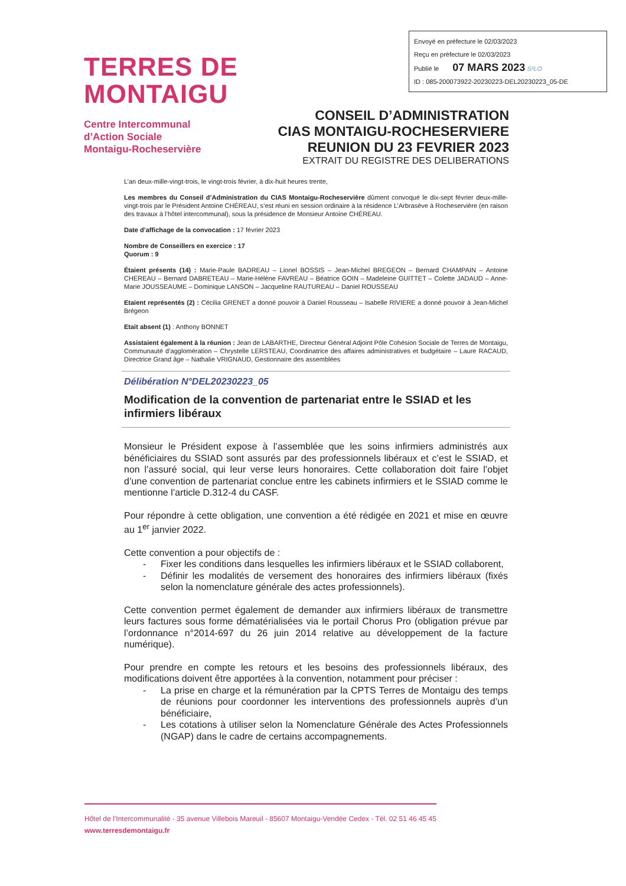Envoyé en préfecture le 02/03/2023
Reçu en préfecture le 02/03/2023
Publié le 07 MARS 2023 S²LO
ID : 085-200073922-20230223-DEL20230223_05-DE
TERRES DE
MONTAIGU
Centre Intercommunal
d’Action Sociale
Montaigu-Rocheservière
CONSEIL D’ADMINISTRATION
CIAS MONTAIGU-ROCHESERVIERE
REUNION DU 23 FEVRIER 2023
EXTRAIT DU REGISTRE DES DELIBERATIONS
L’an deux-mille-vingt-trois, le vingt-trois février, à dix-huit heures trente,
Les membres du Conseil d’Administration du CIAS Montaigu-Rocheservière dûment convoqué le dix-sept février deux-mille-vingt-trois par le Président Antoine CHÉREAU, s’est réuni en session ordinaire à la résidence L’Arbrasève à Rocheservière (en raison des travaux à l’hôtel intercommunal), sous la présidence de Monsieur Antoine CHÉREAU.
Date d’affichage de la convocation : 17 février 2023
Nombre de Conseillers en exercice : 17
Quorum : 9
Étaient présents (14) : Marie-Paule BADREAU – Lionel BOSSIS – Jean-Michel BREGEON – Bernard CHAMPAIN – Antoine CHEREAU – Bernard DABRETEAU – Marie-Hélène FAVREAU – Béatrice GOIN – Madeleine GUITTET – Colette JADAUD – Anne-Marie JOUSSEAUME – Dominique LANSON – Jacqueline RAUTUREAU – Daniel ROUSSEAU
Etaient représentés (2) : Cécilia GRENET a donné pouvoir à Daniel Rousseau – Isabelle RIVIERE a donné pouvoir à Jean-Michel Brégeon
Etait absent (1) : Anthony BONNET
Assistaient également à la réunion : Jean de LABARTHE, Directeur Général Adjoint Pôle Cohésion Sociale de Terres de Montaigu, Communauté d’agglomération – Chrystelle LERSTEAU, Coordinatrice des affaires administratives et budgétaire – Laure RACAUD, Directrice Grand âge – Nathalie VRIGNAUD, Gestionnaire des assemblées
Délibération N°DEL20230223_05
Modification de la convention de partenariat entre le SSIAD et les infirmiers libéraux
Monsieur le Président expose à l’assemblée que les soins infirmiers administrés aux bénéficiaires du SSIAD sont assurés par des professionnels libéraux et c’est le SSIAD, et non l’assuré social, qui leur verse leurs honoraires. Cette collaboration doit faire l’objet d’une convention de partenariat conclue entre les cabinets infirmiers et le SSIAD comme le mentionne l’article D.312-4 du CASF.
Pour répondre à cette obligation, une convention a été rédigée en 2021 et mise en œuvre au 1<sup>er</sup> janvier 2022.
Cette convention a pour objectifs de :
- Fixer les conditions dans lesquelles les infirmiers libéraux et le SSIAD collaborent,
- Définir les modalités de versement des honoraires des infirmiers libéraux (fixés selon la nomenclature générale des actes professionnels).
Cette convention permet également de demander aux infirmiers libéraux de transmettre leurs factures sous forme dématérialisées via le portail Chorus Pro (obligation prévue par l’ordonnance n°2014-697 du 26 juin 2014 relative au développement de la facture numérique).
Pour prendre en compte les retours et les besoins des professionnels libéraux, des modifications doivent être apportées à la convention, notamment pour préciser :
- La prise en charge et la rémunération par la CPTS Terres de Montaigu des temps de réunions pour coordonner les interventions des professionnels auprès d’un bénéficiaire,
- Les cotations à utiliser selon la Nomenclature Générale des Actes Professionnels (NGAP) dans le cadre de certains accompagnements.
Hôtel de l’Intercommunalité - 35 avenue Villebois Mareuil - 85607 Montaigu-Vendée Cedex - Tél. 02 51 46 45 45
www.terresdemontaigu.fr